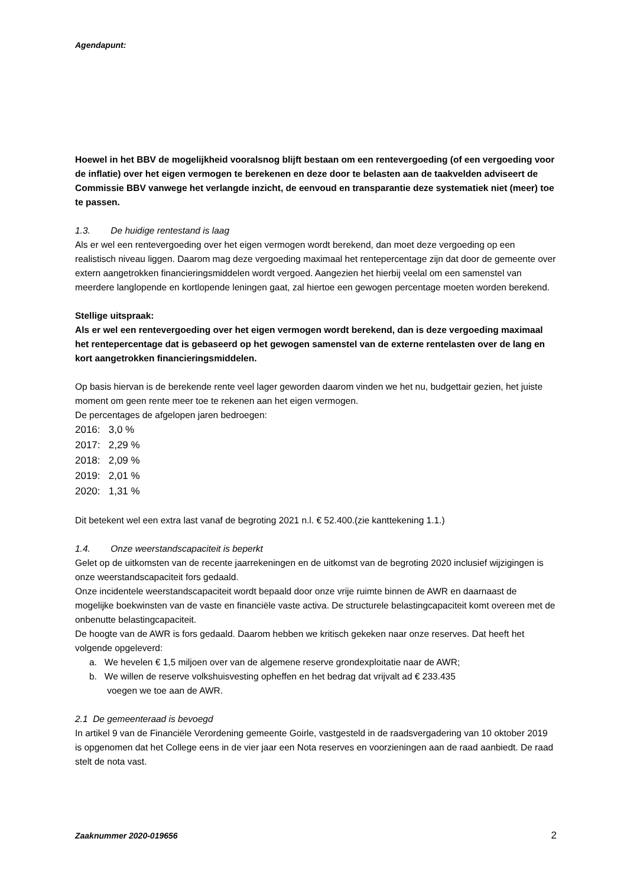Agendapunt:
Hoewel in het BBV de mogelijkheid vooralsnog blijft bestaan om een rentevergoeding (of een vergoeding voor de inflatie) over het eigen vermogen te berekenen en deze door te belasten aan de taakvelden adviseert de Commissie BBV vanwege het verlangde inzicht, de eenvoud en transparantie deze systematiek niet (meer) toe te passen.
1.3. De huidige rentestand is laag
Als er wel een rentevergoeding over het eigen vermogen wordt berekend, dan moet deze vergoeding op een realistisch niveau liggen. Daarom mag deze vergoeding maximaal het rentepercentage zijn dat door de gemeente over extern aangetrokken financieringsmiddelen wordt vergoed. Aangezien het hierbij veelal om een samenstel van meerdere langlopende en kortlopende leningen gaat, zal hiertoe een gewogen percentage moeten worden berekend.
Stellige uitspraak:
Als er wel een rentevergoeding over het eigen vermogen wordt berekend, dan is deze vergoeding maximaal het rentepercentage dat is gebaseerd op het gewogen samenstel van de externe rentelasten over de lang en kort aangetrokken financieringsmiddelen.
Op basis hiervan is de berekende rente veel lager geworden daarom vinden we het nu, budgettair gezien, het juiste moment om geen rente meer toe te rekenen aan het eigen vermogen.
De percentages de afgelopen jaren bedroegen:
2016: 3,0 %
2017: 2,29 %
2018: 2,09 %
2019: 2,01 %
2020: 1,31 %
Dit betekent wel een extra last vanaf de begroting 2021 n.l. € 52.400.(zie kanttekening 1.1.)
1.4. Onze weerstandscapaciteit is beperkt
Gelet op de uitkomsten van de recente jaarrekeningen en de uitkomst van de begroting 2020 inclusief wijzigingen is onze weerstandscapaciteit fors gedaald.
Onze incidentele weerstandscapaciteit wordt bepaald door onze vrije ruimte binnen de AWR en daarnaast de mogelijke boekwinsten van de vaste en financiële vaste activa. De structurele belastingcapaciteit komt overeen met de onbenutte belastingcapaciteit.
De hoogte van de AWR is fors gedaald. Daarom hebben we kritisch gekeken naar onze reserves. Dat heeft het volgende opgeleverd:
a. We hevelen € 1,5 miljoen over van de algemene reserve grondexploitatie naar de AWR;
b. We willen de reserve volkshuisvesting opheffen en het bedrag dat vrijvalt ad € 233.435
voegen we toe aan de AWR.
2.1 De gemeenteraad is bevoegd
In artikel 9 van de Financiële Verordening gemeente Goirle, vastgesteld in de raadsvergadering van 10 oktober 2019 is opgenomen dat het College eens in de vier jaar een Nota reserves en voorzieningen aan de raad aanbiedt. De raad stelt de nota vast.
Zaaknummer 2020-019656 2